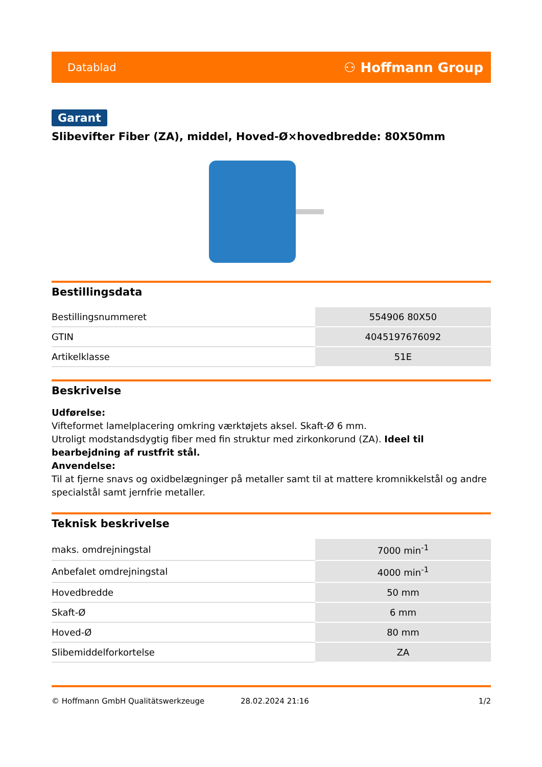Datablad ⚇ Hoffmann Group
Garant
Slibevifter Fiber (ZA), middel, Hoved-Ø×hovedbredde: 80X50mm
Bestillingsdata
| Bestillingsnummeret | 554906 80X50 |
| GTIN | 4045197676092 |
| Artikelklasse | 51E |
Beskrivelse
Udførelse:
Vifteformet lamelplacering omkring værktøjets aksel. Skaft-Ø 6 mm.
Utroligt modstandsdygtig fiber med fin struktur med zirkonkorund (ZA). Ideel til bearbejdning af rustfrit stål.
Anvendelse:
Til at fjerne snavs og oxidbelægninger på metaller samt til at mattere kromnikkelstål og andre specialstål samt jernfrie metaller.
Teknisk beskrivelse
| maks. omdrejningstal | 7000 min<sup>-1</sup> |
| Anbefalet omdrejningstal | 4000 min<sup>-1</sup> |
| Hovedbredde | 50 mm |
| Skaft-Ø | 6 mm |
| Hoved-Ø | 80 mm |
| Slibemiddelforkortelse | ZA |
© Hoffmann GmbH Qualitätswerkzeuge 28.02.2024 21:16 1/2